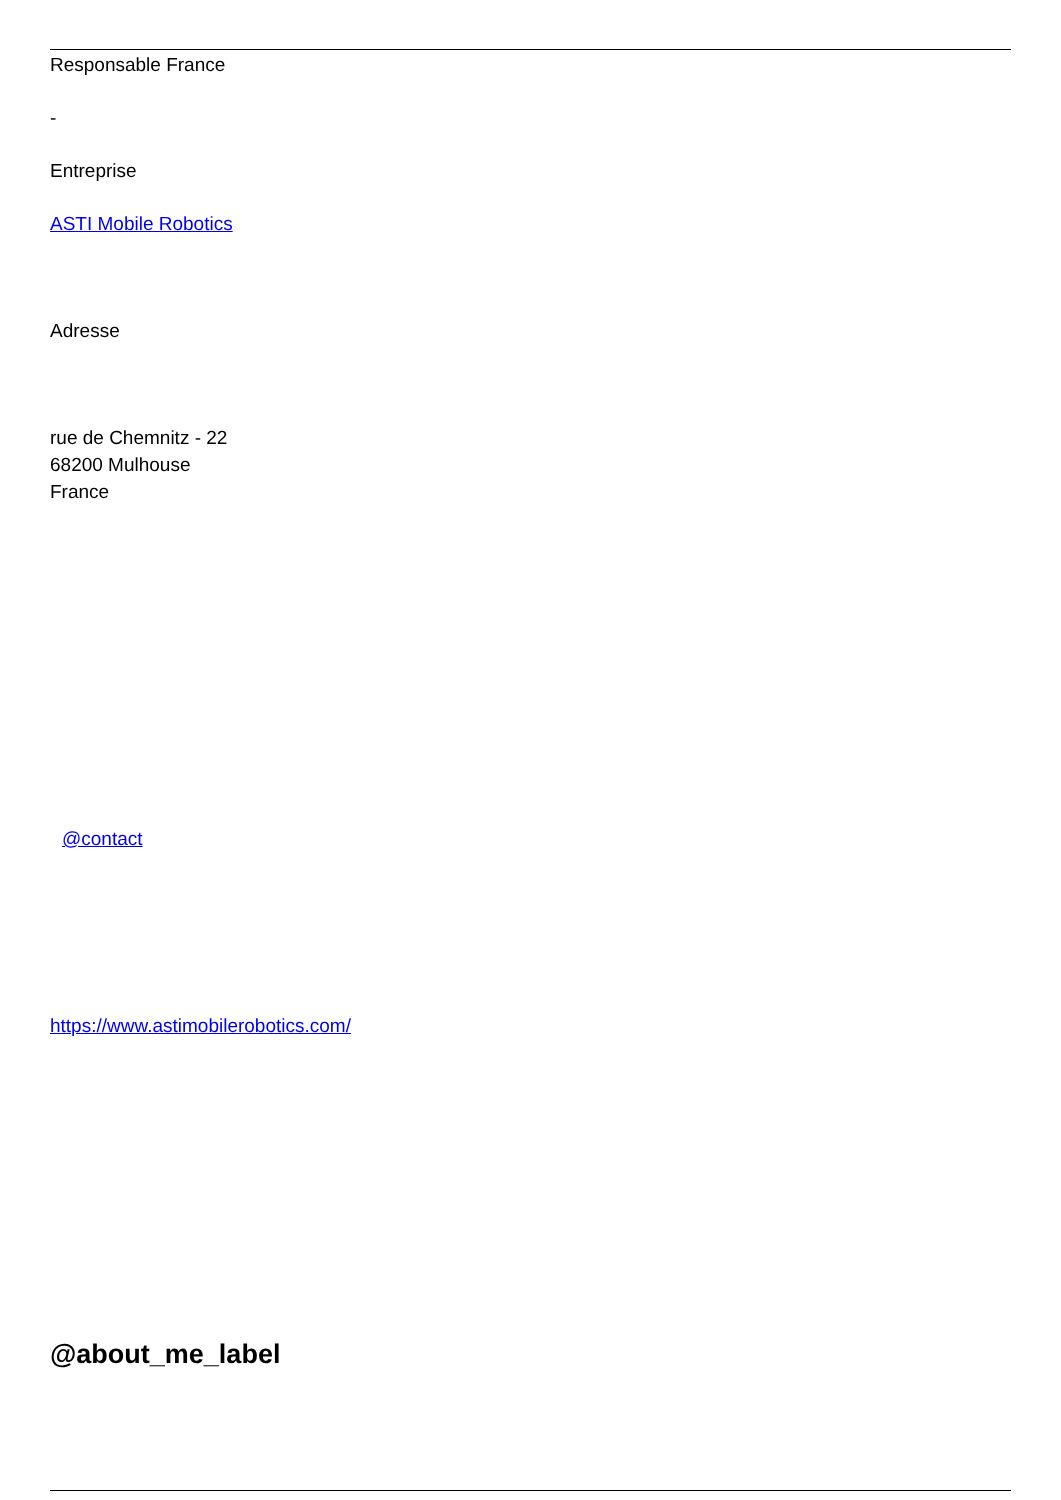Responsable France
-
Entreprise
ASTI Mobile Robotics
Adresse
rue de Chemnitz - 22
68200 Mulhouse
France
@contact
https://www.astimobilerobotics.com/
@about_me_label